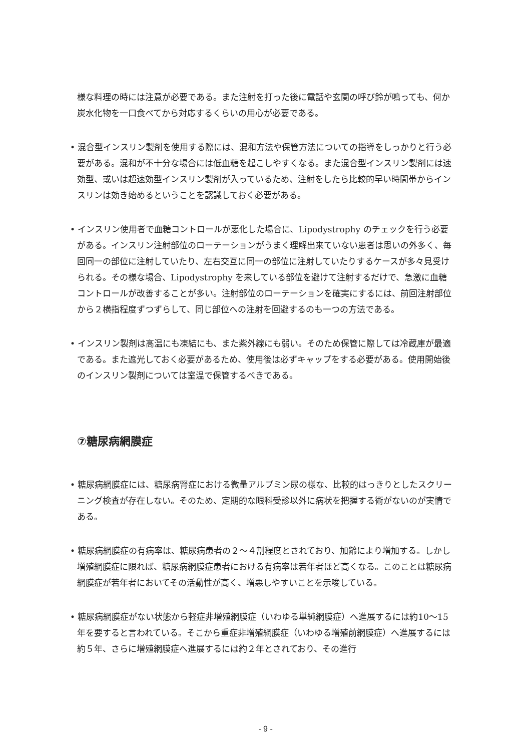様な料理の時には注意が必要である。また注射を打った後に電話や玄関の呼び鈴が鳴っても、何か炭水化物を一口食べてから対応するくらいの用心が必要である。
• 混合型インスリン製剤を使用する際には、混和方法や保管方法についての指導をしっかりと行う必要がある。混和が不十分な場合には低血糖を起こしやすくなる。また混合型インスリン製剤には速効型、或いは超速効型インスリン製剤が入っているため、注射をしたら比較的早い時間帯からインスリンは効き始めるということを認識しておく必要がある。
• インスリン使用者で血糖コントロールが悪化した場合に、Lipodystrophy のチェックを行う必要がある。インスリン注射部位のローテーションがうまく理解出来ていない患者は思いの外多く、毎回同一の部位に注射していたり、左右交互に同一の部位に注射していたりするケースが多々見受けられる。その様な場合、Lipodystrophy を来している部位を避けて注射するだけで、急激に血糖コントロールが改善することが多い。注射部位のローテーションを確実にするには、前回注射部位から２横指程度ずつずらして、同じ部位への注射を回避するのも一つの方法である。
• インスリン製剤は高温にも凍結にも、また紫外線にも弱い。そのため保管に際しては冷蔵庫が最適である。また遮光しておく必要があるため、使用後は必ずキャップをする必要がある。使用開始後のインスリン製剤については室温で保管するべきである。
⑦糖尿病網膜症
• 糖尿病網膜症には、糖尿病腎症における微量アルブミン尿の様な、比較的はっきりとしたスクリーニング検査が存在しない。そのため、定期的な眼科受診以外に病状を把握する術がないのが実情である。
• 糖尿病網膜症の有病率は、糖尿病患者の２～４割程度とされており、加齢により増加する。しかし増殖網膜症に限れば、糖尿病網膜症患者における有病率は若年者ほど高くなる。このことは糖尿病網膜症が若年者においてその活動性が高く、増悪しやすいことを示唆している。
• 糖尿病網膜症がない状態から軽症非増殖網膜症（いわゆる単純網膜症）へ進展するには約10～15 年を要すると言われている。そこから重症非増殖網膜症（いわゆる増殖前網膜症）へ進展するには約５年、さらに増殖網膜症へ進展するには約２年とされており、その進行
- 9 -